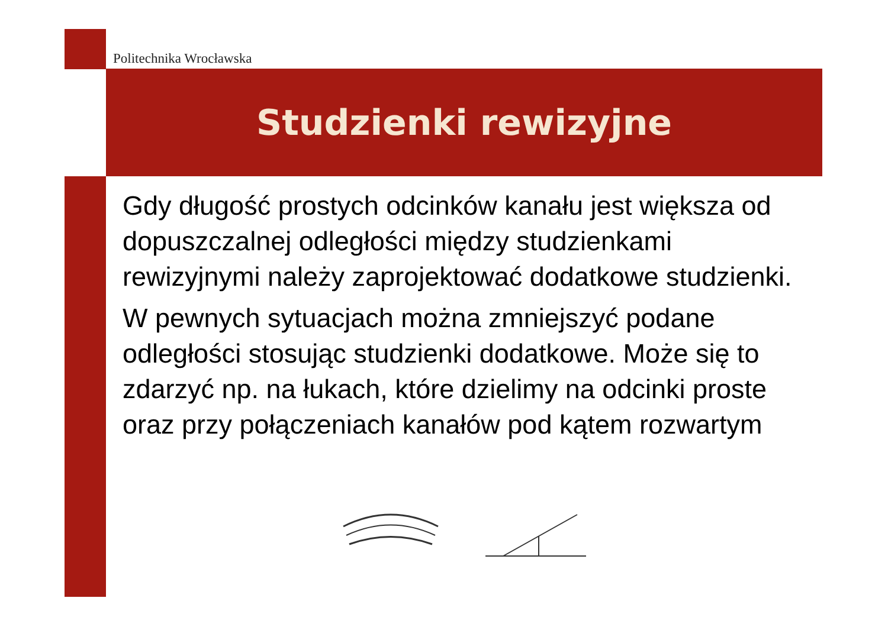Politechnika Wrocławska
Studzienki rewizyjne
Gdy długość prostych odcinków kanału jest większa od dopuszczalnej odległości między studzienkami rewizyjnymi należy zaprojektować dodatkowe studzienki.
W pewnych sytuacjach można zmniejszyć podane odległości stosując studzienki dodatkowe. Może się to zdarzyć np. na łukach, które dzielimy na odcinki proste oraz przy połączeniach kanałów pod kątem rozwartym